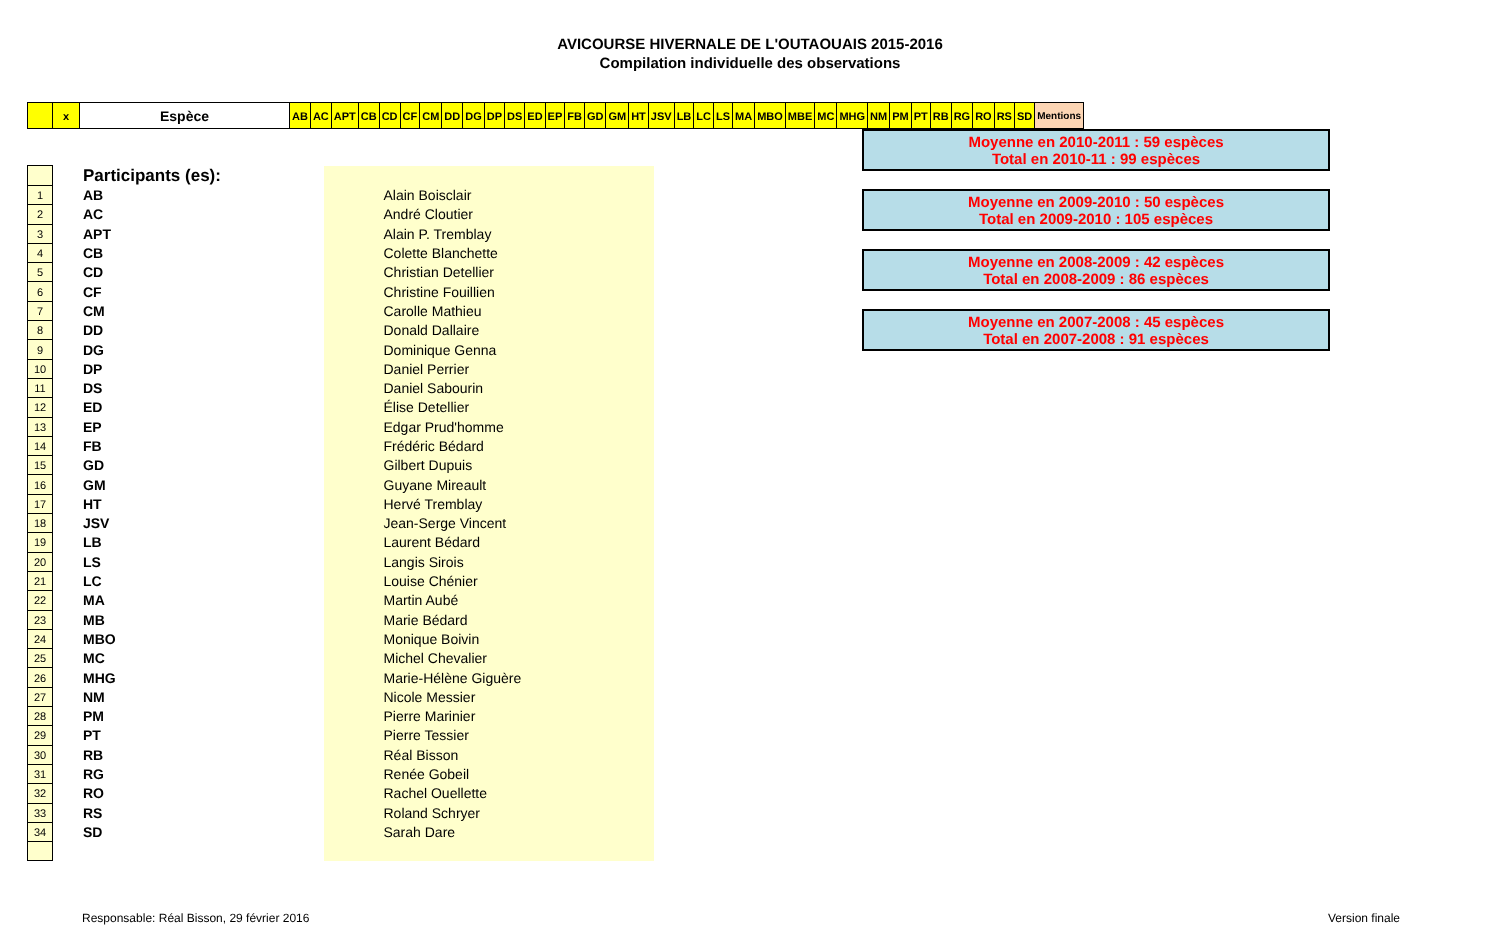AVICOURSE HIVERNALE DE L'OUTAOUAIS 2015-2016
Compilation individuelle des observations
| | x | Espèce | AB | AC | APT | CB | CD | CF | CM | DD | DG | DP | DS | ED | EP | FB | GD | GM | HT | JSV | LB | LC | LS | MA | MBO | MBE | MC | MHG | NM | PM | PT | RB | RG | RO | RS | SD | Mentions |
| | Participants (es): | |
| 1 | AB | Alain Boisclair |
| 2 | AC | André Cloutier |
| 3 | APT | Alain P. Tremblay |
| 4 | CB | Colette Blanchette |
| 5 | CD | Christian Detellier |
| 6 | CF | Christine Fouillien |
| 7 | CM | Carolle Mathieu |
| 8 | DD | Donald Dallaire |
| 9 | DG | Dominique Genna |
| 10 | DP | Daniel Perrier |
| 11 | DS | Daniel Sabourin |
| 12 | ED | Élise Detellier |
| 13 | EP | Edgar Prud'homme |
| 14 | FB | Frédéric Bédard |
| 15 | GD | Gilbert Dupuis |
| 16 | GM | Guyane Mireault |
| 17 | HT | Hervé Tremblay |
| 18 | JSV | Jean-Serge Vincent |
| 19 | LB | Laurent Bédard |
| 20 | LS | Langis Sirois |
| 21 | LC | Louise Chénier |
| 22 | MA | Martin Aubé |
| 23 | MB | Marie Bédard |
| 24 | MBO | Monique Boivin |
| 25 | MC | Michel Chevalier |
| 26 | MHG | Marie-Hélène Giguère |
| 27 | NM | Nicole Messier |
| 28 | PM | Pierre Marinier |
| 29 | PT | Pierre Tessier |
| 30 | RB | Réal Bisson |
| 31 | RG | Renée Gobeil |
| 32 | RO | Rachel Ouellette |
| 33 | RS | Roland Schryer |
| 34 | SD | Sarah Dare |
Moyenne en 2010-2011 : 59 espèces
Total en 2010-11 : 99 espèces
Moyenne en 2009-2010 : 50 espèces
Total en 2009-2010 : 105 espèces
Moyenne en 2008-2009 : 42 espèces
Total en 2008-2009 : 86 espèces
Moyenne en 2007-2008 : 45 espèces
Total en 2007-2008 : 91 espèces
Responsable: Réal Bisson, 29 février 2016 Version finale